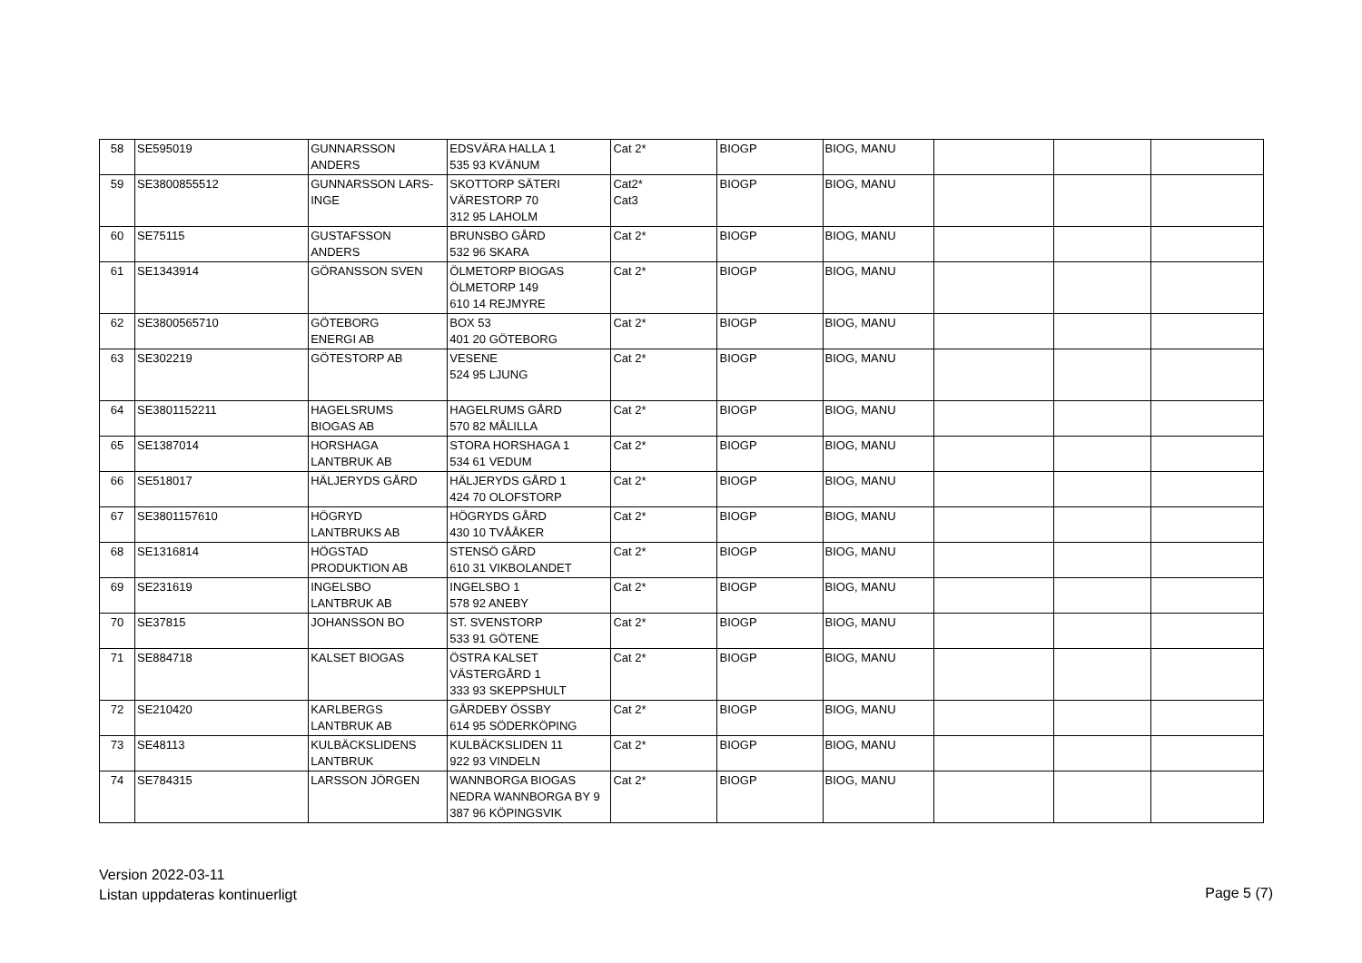| 58 | SE595019 | GUNNARSSON ANDERS | EDSVÄRA HALLA 1 535 93 KVÄNUM | Cat 2* | BIOGP | BIOG, MANU | | | |
| 59 | SE3800855512 | GUNNARSSON LARS-INGE | SKOTTORP SÄTERI VÄRESTORP 70 312 95 LAHOLM | Cat2* Cat3 | BIOGP | BIOG, MANU | | | |
| 60 | SE75115 | GUSTAFSSON ANDERS | BRUNSBO GÅRD 532 96 SKARA | Cat 2* | BIOGP | BIOG, MANU | | | |
| 61 | SE1343914 | GÖRANSSON SVEN | ÖLMETORP BIOGAS ÖLMETORP 149 610 14 REJMYRE | Cat 2* | BIOGP | BIOG, MANU | | | |
| 62 | SE3800565710 | GÖTEBORG ENERGI AB | BOX 53 401 20 GÖTEBORG | Cat 2* | BIOGP | BIOG, MANU | | | |
| 63 | SE302219 | GÖTESTORP AB | VESENE 524 95 LJUNG | Cat 2* | BIOGP | BIOG, MANU | | | |
| 64 | SE3801152211 | HAGELSRUMS BIOGAS AB | HAGELRUMS GÅRD 570 82 MÅLILLA | Cat 2* | BIOGP | BIOG, MANU | | | |
| 65 | SE1387014 | HORSHAGA LANTBRUK AB | STORA HORSHAGA 1 534 61 VEDUM | Cat 2* | BIOGP | BIOG, MANU | | | |
| 66 | SE518017 | HÄLJERYDS GÅRD | HÄLJERYDS GÅRD 1 424 70 OLOFSTORP | Cat 2* | BIOGP | BIOG, MANU | | | |
| 67 | SE3801157610 | HÖGRYD LANTBRUKS AB | HÖGRYDS GÅRD 430 10 TVÅÅKER | Cat 2* | BIOGP | BIOG, MANU | | | |
| 68 | SE1316814 | HÖGSTAD PRODUKTION AB | STENSÖ GÅRD 610 31 VIKBOLANDET | Cat 2* | BIOGP | BIOG, MANU | | | |
| 69 | SE231619 | INGELSBO LANTBRUK AB | INGELSBO 1 578 92 ANEBY | Cat 2* | BIOGP | BIOG, MANU | | | |
| 70 | SE37815 | JOHANSSON BO | ST. SVENSTORP 533 91 GÖTENE | Cat 2* | BIOGP | BIOG, MANU | | | |
| 71 | SE884718 | KALSET BIOGAS | ÖSTRA KALSET VÄSTERGÅRD 1 333 93 SKEPPSHULT | Cat 2* | BIOGP | BIOG, MANU | | | |
| 72 | SE210420 | KARLBERGS LANTBRUK AB | GÅRDEBY ÖSSBY 614 95 SÖDERKÖPING | Cat 2* | BIOGP | BIOG, MANU | | | |
| 73 | SE48113 | KULBÄCKSLIDENS LANTBRUK | KULBÄCKSLIDEN 11 922 93 VINDELN | Cat 2* | BIOGP | BIOG, MANU | | | |
| 74 | SE784315 | LARSSON JÖRGEN | WANNBORGA BIOGAS NEDRA WANNBORGA BY 9 387 96 KÖPINGSVIK | Cat 2* | BIOGP | BIOG, MANU | | | |
Version 2022-03-11
Listan uppdateras kontinuerligt
Page 5 (7)